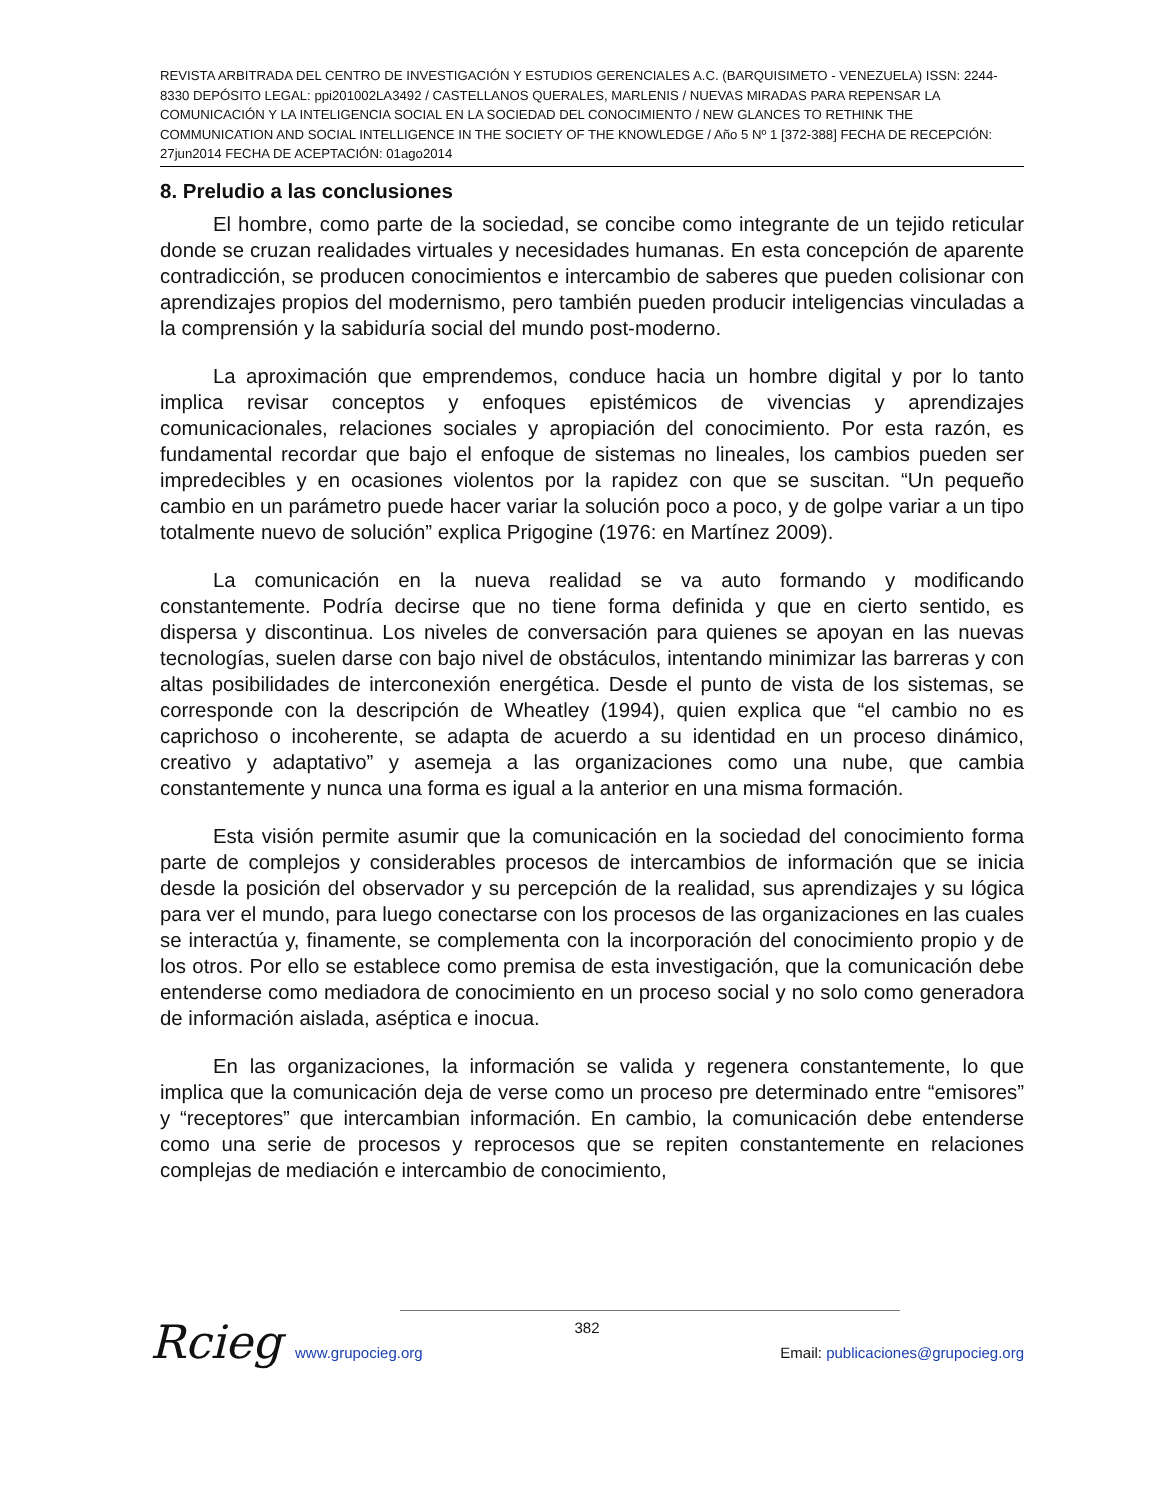REVISTA ARBITRADA DEL CENTRO DE INVESTIGACIÓN Y ESTUDIOS GERENCIALES A.C. (BARQUISIMETO - VENEZUELA) ISSN: 2244-8330 DEPÓSITO LEGAL: ppi201002LA3492 / CASTELLANOS QUERALES, MARLENIS / NUEVAS MIRADAS PARA REPENSAR LA COMUNICACIÓN Y LA INTELIGENCIA SOCIAL EN LA SOCIEDAD DEL CONOCIMIENTO / NEW GLANCES TO RETHINK THE COMMUNICATION AND SOCIAL INTELLIGENCE IN THE SOCIETY OF THE KNOWLEDGE / Año 5 Nº 1 [372-388] FECHA DE RECEPCIÓN: 27jun2014 FECHA DE ACEPTACIÓN: 01ago2014
8. Preludio a las conclusiones
El hombre, como parte de la sociedad, se concibe como integrante de un tejido reticular donde se cruzan realidades virtuales y necesidades humanas. En esta concepción de aparente contradicción, se producen conocimientos e intercambio de saberes que pueden colisionar con aprendizajes propios del modernismo, pero también pueden producir inteligencias vinculadas a la comprensión y la sabiduría social del mundo post-moderno.
La aproximación que emprendemos, conduce hacia un hombre digital y por lo tanto implica revisar conceptos y enfoques epistémicos de vivencias y aprendizajes comunicacionales, relaciones sociales y apropiación del conocimiento. Por esta razón, es fundamental recordar que bajo el enfoque de sistemas no lineales, los cambios pueden ser impredecibles y en ocasiones violentos por la rapidez con que se suscitan. “Un pequeño cambio en un parámetro puede hacer variar la solución poco a poco, y de golpe variar a un tipo totalmente nuevo de solución” explica Prigogine (1976: en Martínez 2009).
La comunicación en la nueva realidad se va auto formando y modificando constantemente. Podría decirse que no tiene forma definida y que en cierto sentido, es dispersa y discontinua. Los niveles de conversación para quienes se apoyan en las nuevas tecnologías, suelen darse con bajo nivel de obstáculos, intentando minimizar las barreras y con altas posibilidades de interconexión energética. Desde el punto de vista de los sistemas, se corresponde con la descripción de Wheatley (1994), quien explica que “el cambio no es caprichoso o incoherente, se adapta de acuerdo a su identidad en un proceso dinámico, creativo y adaptativo” y asemeja a las organizaciones como una nube, que cambia constantemente y nunca una forma es igual a la anterior en una misma formación.
Esta visión permite asumir que la comunicación en la sociedad del conocimiento forma parte de complejos y considerables procesos de intercambios de información que se inicia desde la posición del observador y su percepción de la realidad, sus aprendizajes y su lógica para ver el mundo, para luego conectarse con los procesos de las organizaciones en las cuales se interactúa y, finamente, se complementa con la incorporación del conocimiento propio y de los otros. Por ello se establece como premisa de esta investigación, que la comunicación debe entenderse como mediadora de conocimiento en un proceso social y no solo como generadora de información aislada, aséptica e inocua.
En las organizaciones, la información se valida y regenera constantemente, lo que implica que la comunicación deja de verse como un proceso pre determinado entre “emisores” y “receptores” que intercambian información. En cambio, la comunicación debe entenderse como una serie de procesos y reprocesos que se repiten constantemente en relaciones complejas de mediación e intercambio de conocimiento,
Rcieg
382
www.grupocieg.org Email: publicaciones@grupocieg.org